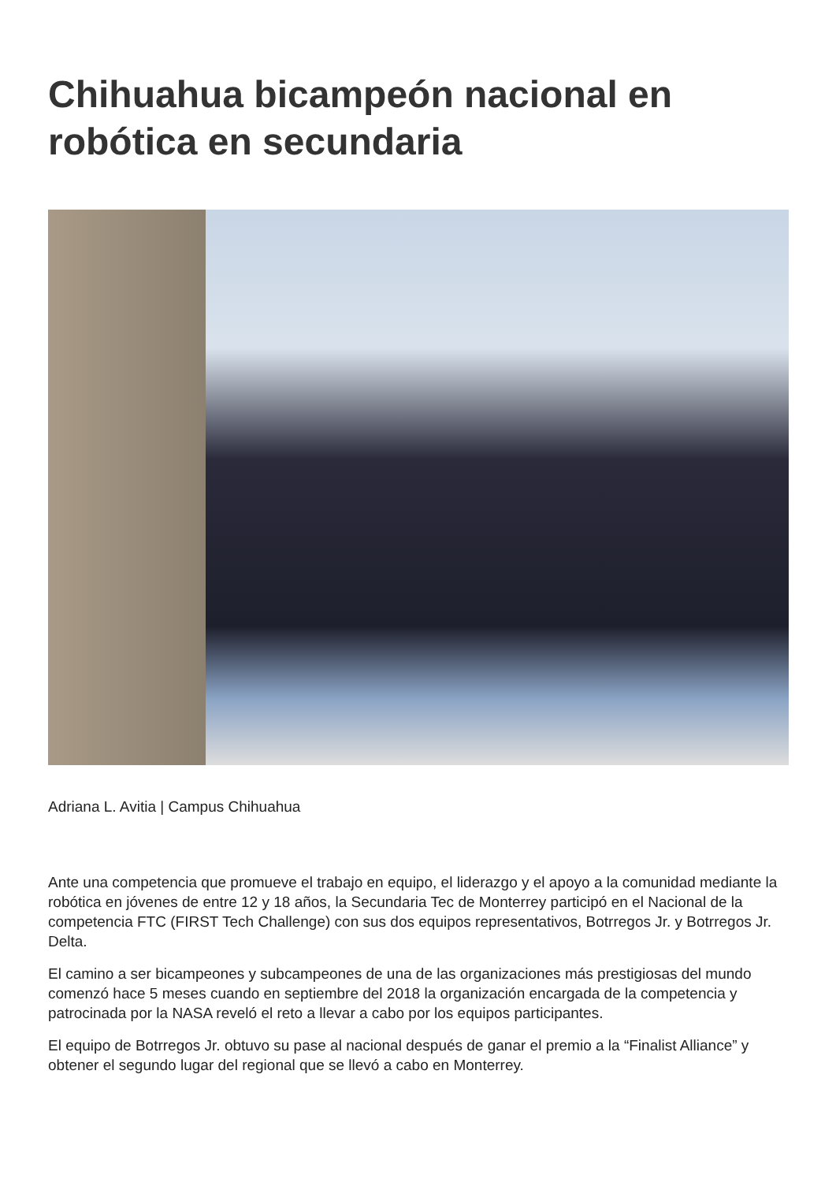Chihuahua bicampeón nacional en robótica en secundaria
Adriana L. Avitia | Campus Chihuahua
Ante una competencia que promueve el trabajo en equipo, el liderazgo y el apoyo a la comunidad mediante la robótica en jóvenes de entre 12 y 18 años, la Secundaria Tec de Monterrey participó en el Nacional de la competencia FTC (FIRST Tech Challenge) con sus dos equipos representativos, Botrregos Jr. y Botrregos Jr. Delta.
El camino a ser bicampeones y subcampeones de una de las organizaciones más prestigiosas del mundo comenzó hace 5 meses cuando en septiembre del 2018 la organización encargada de la competencia y patrocinada por la NASA reveló el reto a llevar a cabo por los equipos participantes.
El equipo de Botrregos Jr. obtuvo su pase al nacional después de ganar el premio a la “Finalist Alliance” y obtener el segundo lugar del regional que se llevó a cabo en Monterrey.